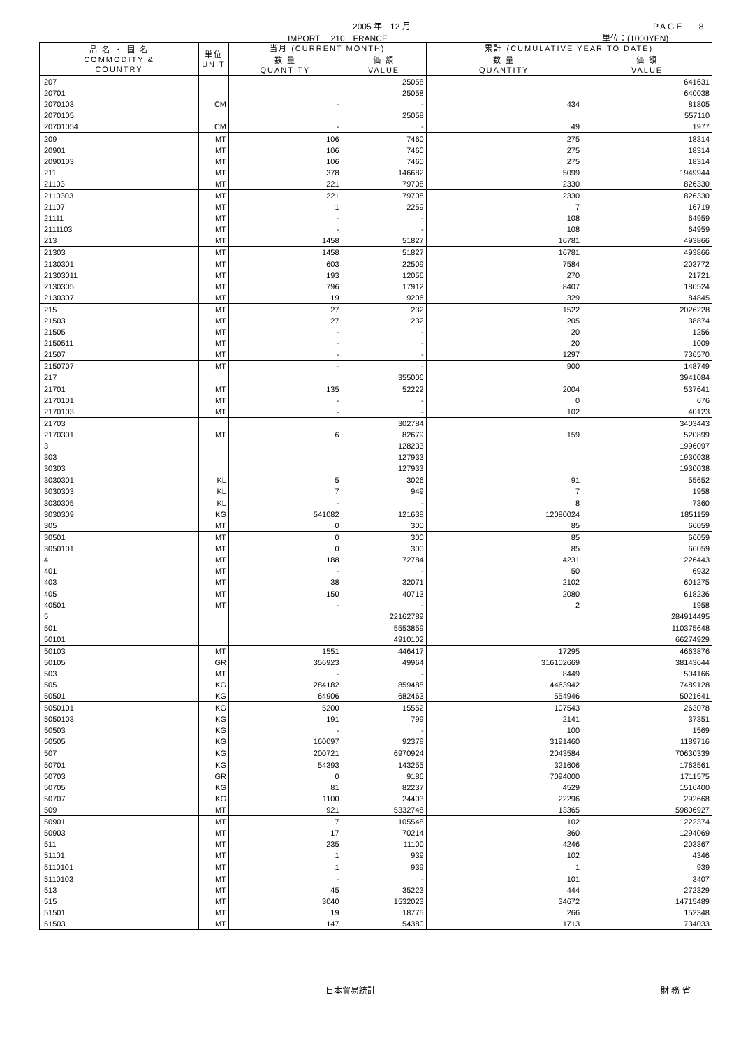2005 年　12 月 PAGE　 8
IMPORT　 210　FRANCE 単位：(1000YEN)
| 品 名 ・ 国 名 COMMODITY & COUNTRY | 単位 UNIT | 当月 (CURRENT MONTH) | | 累計 (CUMULATIVE YEAR TO DATE) | |
| --- | --- | --- | --- | --- | --- |
| | | 数 量 QUANTITY | 価 額 VALUE | 数 量 QUANTITY | 価 額 VALUE |
| 207 | | | 25058 | | 641631 |
| 20701 | | | 25058 | | 640038 |
| 2070103 | CM | - | - | 434 | 81805 |
| 2070105 | | | 25058 | | 557110 |
| 20701054 | CM | - | - | 49 | 1977 |
| 209 | MT | 106 | 7460 | 275 | 18314 |
| 20901 | MT | 106 | 7460 | 275 | 18314 |
| 2090103 | MT | 106 | 7460 | 275 | 18314 |
| 211 | MT | 378 | 146682 | 5099 | 1949944 |
| 21103 | MT | 221 | 79708 | 2330 | 826330 |
| 2110303 | MT | 221 | 79708 | 2330 | 826330 |
| 21107 | MT | 1 | 2259 | 7 | 16719 |
| 21111 | MT | - | - | 108 | 64959 |
| 2111103 | MT | - | - | 108 | 64959 |
| 213 | MT | 1458 | 51827 | 16781 | 493866 |
| 21303 | MT | 1458 | 51827 | 16781 | 493866 |
| 2130301 | MT | 603 | 22509 | 7584 | 203772 |
| 21303011 | MT | 193 | 12056 | 270 | 21721 |
| 2130305 | MT | 796 | 17912 | 8407 | 180524 |
| 2130307 | MT | 19 | 9206 | 329 | 84845 |
| 215 | MT | 27 | 232 | 1522 | 2026228 |
| 21503 | MT | 27 | 232 | 205 | 38874 |
| 21505 | MT | - | - | 20 | 1256 |
| 2150511 | MT | - | - | 20 | 1009 |
| 21507 | MT | - | - | 1297 | 736570 |
| 2150707 | MT | - | - | 900 | 148749 |
| 217 | | | 355006 | | 3941084 |
| 21701 | MT | 135 | 52222 | 2004 | 537641 |
| 2170101 | MT | - | - | 0 | 676 |
| 2170103 | MT | - | - | 102 | 40123 |
| 21703 | | | 302784 | | 3403443 |
| 2170301 | MT | 6 | 82679 | 159 | 520899 |
| 3 | | | 128233 | | 1996097 |
| 303 | | | 127933 | | 1930038 |
| 30303 | | | 127933 | | 1930038 |
| 3030301 | KL | 5 | 3026 | 91 | 55652 |
| 3030303 | KL | 7 | 949 | 7 | 1958 |
| 3030305 | KL | - | - | 8 | 7360 |
| 3030309 | KG | 541082 | 121638 | 12080024 | 1851159 |
| 305 | MT | 0 | 300 | 85 | 66059 |
| 30501 | MT | 0 | 300 | 85 | 66059 |
| 3050101 | MT | 0 | 300 | 85 | 66059 |
| 4 | MT | 188 | 72784 | 4231 | 1226443 |
| 401 | MT | - | - | 50 | 6932 |
| 403 | MT | 38 | 32071 | 2102 | 601275 |
| 405 | MT | 150 | 40713 | 2080 | 618236 |
| 40501 | MT | - | - | 2 | 1958 |
| 5 | | | 22162789 | | 284914495 |
| 501 | | | 5553859 | | 110375648 |
| 50101 | | | 4910102 | | 66274929 |
| 50103 | MT | 1551 | 446417 | 17295 | 4663876 |
| 50105 | GR | 356923 | 49964 | 316102669 | 38143644 |
| 503 | MT | - | - | 8449 | 504166 |
| 505 | KG | 284182 | 859488 | 4463942 | 7489128 |
| 50501 | KG | 64906 | 682463 | 554946 | 5021641 |
| 5050101 | KG | 5200 | 15552 | 107543 | 263078 |
| 5050103 | KG | 191 | 799 | 2141 | 37351 |
| 50503 | KG | - | - | 100 | 1569 |
| 50505 | KG | 160097 | 92378 | 3191460 | 1189716 |
| 507 | KG | 200721 | 6970924 | 2043584 | 70630339 |
| 50701 | KG | 54393 | 143255 | 321606 | 1763561 |
| 50703 | GR | 0 | 9186 | 7094000 | 1711575 |
| 50705 | KG | 81 | 82237 | 4529 | 1516400 |
| 50707 | KG | 1100 | 24403 | 22296 | 292668 |
| 509 | MT | 921 | 5332748 | 13365 | 59806927 |
| 50901 | MT | 7 | 105548 | 102 | 1222374 |
| 50903 | MT | 17 | 70214 | 360 | 1294069 |
| 511 | MT | 235 | 11100 | 4246 | 203367 |
| 51101 | MT | 1 | 939 | 102 | 4346 |
| 5110101 | MT | 1 | 939 | 1 | 939 |
| 5110103 | MT | - | - | 101 | 3407 |
| 513 | MT | 45 | 35223 | 444 | 272329 |
| 515 | MT | 3040 | 1532023 | 34672 | 14715489 |
| 51501 | MT | 19 | 18775 | 266 | 152348 |
| 51503 | MT | 147 | 54380 | 1713 | 734033 |
日本貿易統計 財 務 省